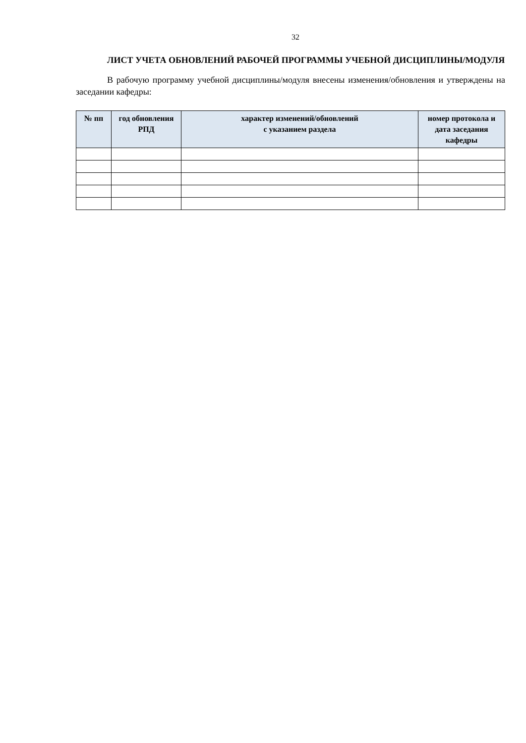32
ЛИСТ УЧЕТА ОБНОВЛЕНИЙ РАБОЧЕЙ ПРОГРАММЫ УЧЕБНОЙ ДИСЦИПЛИНЫ/МОДУЛЯ
В рабочую программу учебной дисциплины/модуля внесены изменения/обновления и утверждены на заседании кафедры:
| № пп | год обновления РПД | характер изменений/обновлений с указанием раздела | номер протокола и дата заседания кафедры |
| --- | --- | --- | --- |